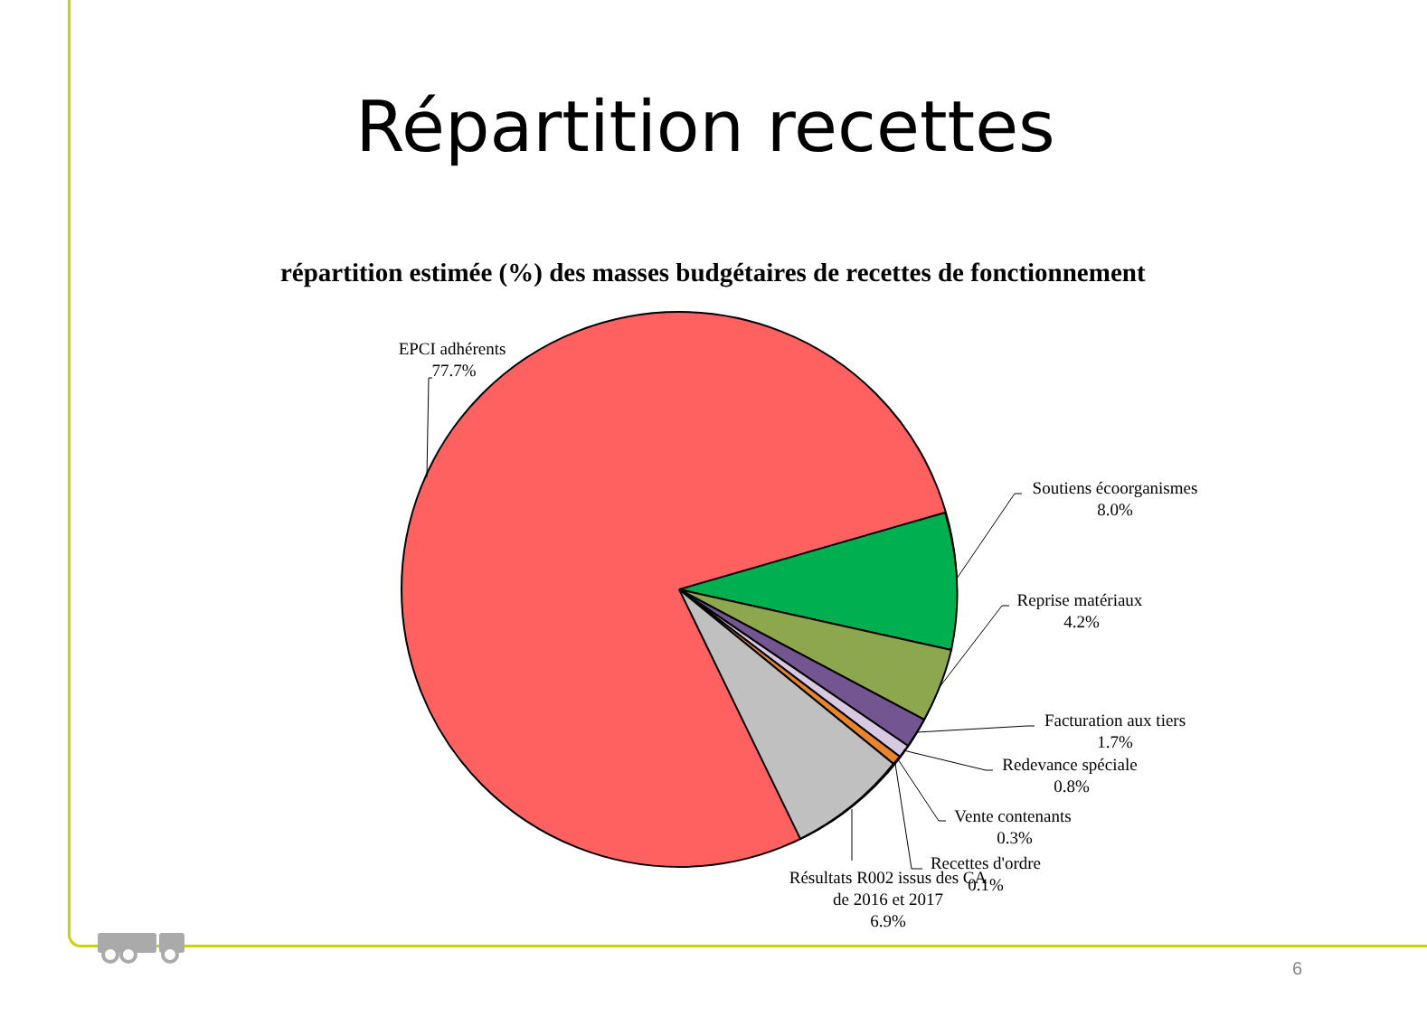Répartition recettes
répartition estimée (%) des masses budgétaires de recettes de fonctionnement
EPCI adhérents
77.7%
Soutiens écoorganismes
8.0%
Reprise matériaux
4.2%
Facturation aux tiers
1.7%
Redevance spéciale
0.8%
Vente contenants
0.3%
Recettes d'ordre
0.1%
Résultats R002 issus des CA
de 2016 et 2017
6.9%
6